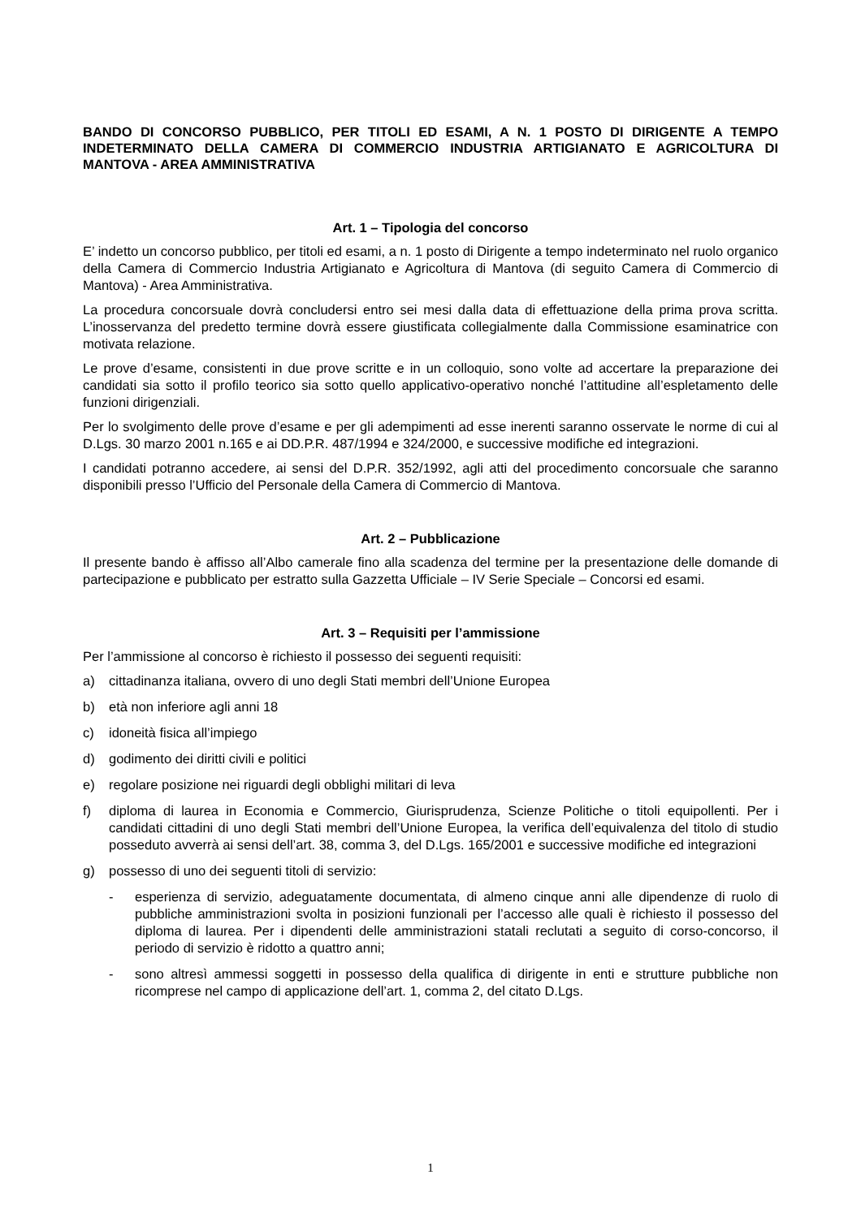BANDO DI CONCORSO PUBBLICO, PER TITOLI ED ESAMI, A N. 1 POSTO DI DIRIGENTE A TEMPO INDETERMINATO DELLA CAMERA DI COMMERCIO INDUSTRIA ARTIGIANATO E AGRICOLTURA DI MANTOVA - AREA AMMINISTRATIVA
Art. 1 – Tipologia del concorso
E’ indetto un concorso pubblico, per titoli ed esami, a n. 1 posto di Dirigente a tempo indeterminato nel ruolo organico della Camera di Commercio Industria Artigianato e Agricoltura di Mantova (di seguito Camera di Commercio di Mantova) - Area Amministrativa.
La procedura concorsuale dovrà concludersi entro sei mesi dalla data di effettuazione della prima prova scritta. L’inosservanza del predetto termine dovrà essere giustificata collegialmente dalla Commissione esaminatrice con motivata relazione.
Le prove d’esame, consistenti in due prove scritte e in un colloquio, sono volte ad accertare la preparazione dei candidati sia sotto il profilo teorico sia sotto quello applicativo-operativo nonché l’attitudine all’espletamento delle funzioni dirigenziali.
Per lo svolgimento delle prove d’esame e per gli adempimenti ad esse inerenti saranno osservate le norme di cui al D.Lgs. 30 marzo 2001 n.165 e ai DD.P.R. 487/1994 e 324/2000, e successive modifiche ed integrazioni.
I candidati potranno accedere, ai sensi del D.P.R. 352/1992, agli atti del procedimento concorsuale che saranno disponibili presso l’Ufficio del Personale della Camera di Commercio di Mantova.
Art. 2 – Pubblicazione
Il presente bando è affisso all’Albo camerale fino alla scadenza del termine per la presentazione delle domande di partecipazione e pubblicato per estratto sulla Gazzetta Ufficiale – IV Serie Speciale – Concorsi ed esami.
Art. 3 – Requisiti per l’ammissione
Per l’ammissione al concorso è richiesto il possesso dei seguenti requisiti:
a) cittadinanza italiana, ovvero di uno degli Stati membri dell’Unione Europea
b) età non inferiore agli anni 18
c) idoneità fisica all’impiego
d) godimento dei diritti civili e politici
e) regolare posizione nei riguardi degli obblighi militari di leva
f) diploma di laurea in Economia e Commercio, Giurisprudenza, Scienze Politiche o titoli equipollenti. Per i candidati cittadini di uno degli Stati membri dell’Unione Europea, la verifica dell’equivalenza del titolo di studio posseduto avverrà ai sensi dell’art. 38, comma 3, del D.Lgs. 165/2001 e successive modifiche ed integrazioni
g) possesso di uno dei seguenti titoli di servizio:
- esperienza di servizio, adeguatamente documentata, di almeno cinque anni alle dipendenze di ruolo di pubbliche amministrazioni svolta in posizioni funzionali per l’accesso alle quali è richiesto il possesso del diploma di laurea. Per i dipendenti delle amministrazioni statali reclutati a seguito di corso-concorso, il periodo di servizio è ridotto a quattro anni;
- sono altresì ammessi soggetti in possesso della qualifica di dirigente in enti e strutture pubbliche non ricomprese nel campo di applicazione dell’art. 1, comma 2, del citato D.Lgs.
1